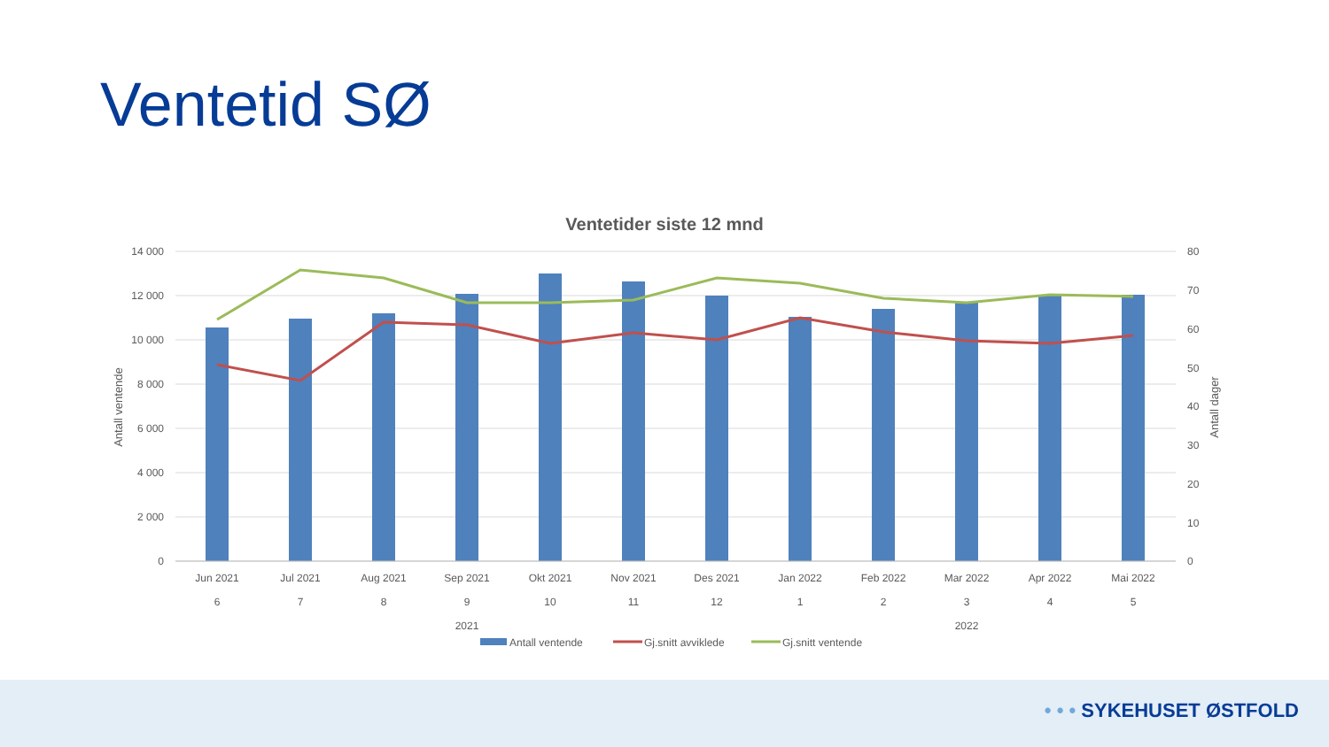Ventetid SØ
Ventetider siste 12 mnd
14 000
12 000
10 000
8 000
6 000
4 000
2 000
0
80
70
60
50
40
30
20
10
0
Antall ventende
Antall dager
Jun 2021
Jul 2021
Aug 2021
Sep 2021
Okt 2021
Nov 2021
Des 2021
Jan 2022
Feb 2022
Mar 2022
Apr 2022
Mai 2022
6
7
8
9
10
11
12
1
2
3
4
5
2021
2022
Antall ventende
Gj.snitt avviklede
Gj.snitt ventende
• • • SYKEHUSET ØSTFOLD